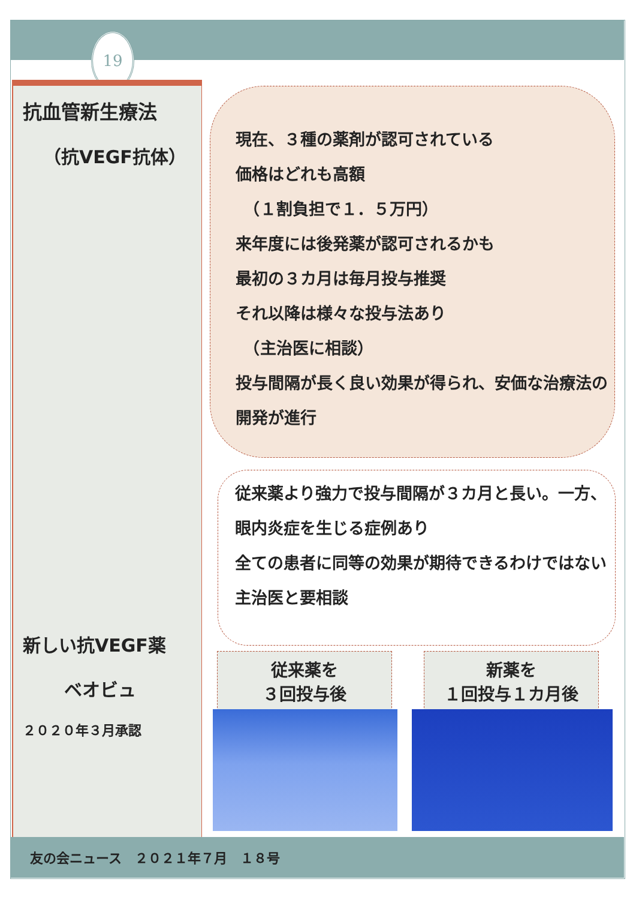19
抗血管新生療法
（抗VEGF抗体）
新しい抗VEGF薬
ベオビュ
２０２０年３月承認
現在、３種の薬剤が認可されている
価格はどれも高額
　（１割負担で１．５万円）
来年度には後発薬が認可されるかも
最初の３カ月は毎月投与推奨
それ以降は様々な投与法あり
　（主治医に相談）
投与間隔が長く良い効果が得られ、安価な治療法の開発が進行
従来薬より強力で投与間隔が３カ月と長い。一方、眼内炎症を生じる症例あり
全ての患者に同等の効果が期待できるわけではない
主治医と要相談
従来薬を
３回投与後
新薬を
１回投与１カ月後
友の会ニュース　２０２１年７月　１８号